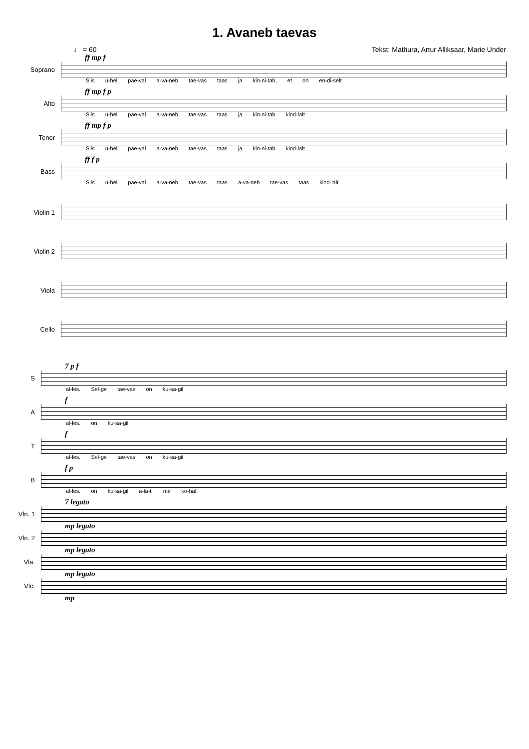1. Avaneb taevas
♩ = 60 Tekst: Mathura, Artur Alliksaar, Marie Under
ff mp f
Soprano
Siis ü-hel päe-val a-va-neb tae-vas taas ja kin-ni-tab, et on en-di-selt
ff mp f p
Alto
Siis ü-hel päe-val a-va-neb tae-vas taas ja kin-ni-tab kind-lalt
ff mp f p
Tenor
Siis ü-hel päe-val a-va-neb tae-vas taas ja kin-ni-tab kind-lalt
ff f p
Bass
Siis ü-hel päe-val a-va-neb tae-vas taas a-va-neb tae-vas taas kind-lalt
Violin 1
Violin 2
Viola
Cello
7 p f
S
al-les. Sel-ge tae-vas on ku-sa-gil
f
A
al-les. on ku-sa-gil
f
T
al-les. Sel-ge tae-vas on ku-sa-gil
f p
B
al-les. on ku-sa-gil a-la-ti me ko-hal.
7 legato
Vln. 1
mp legato
Vln. 2
mp legato
Vla.
mp legato
Vlc.
mp